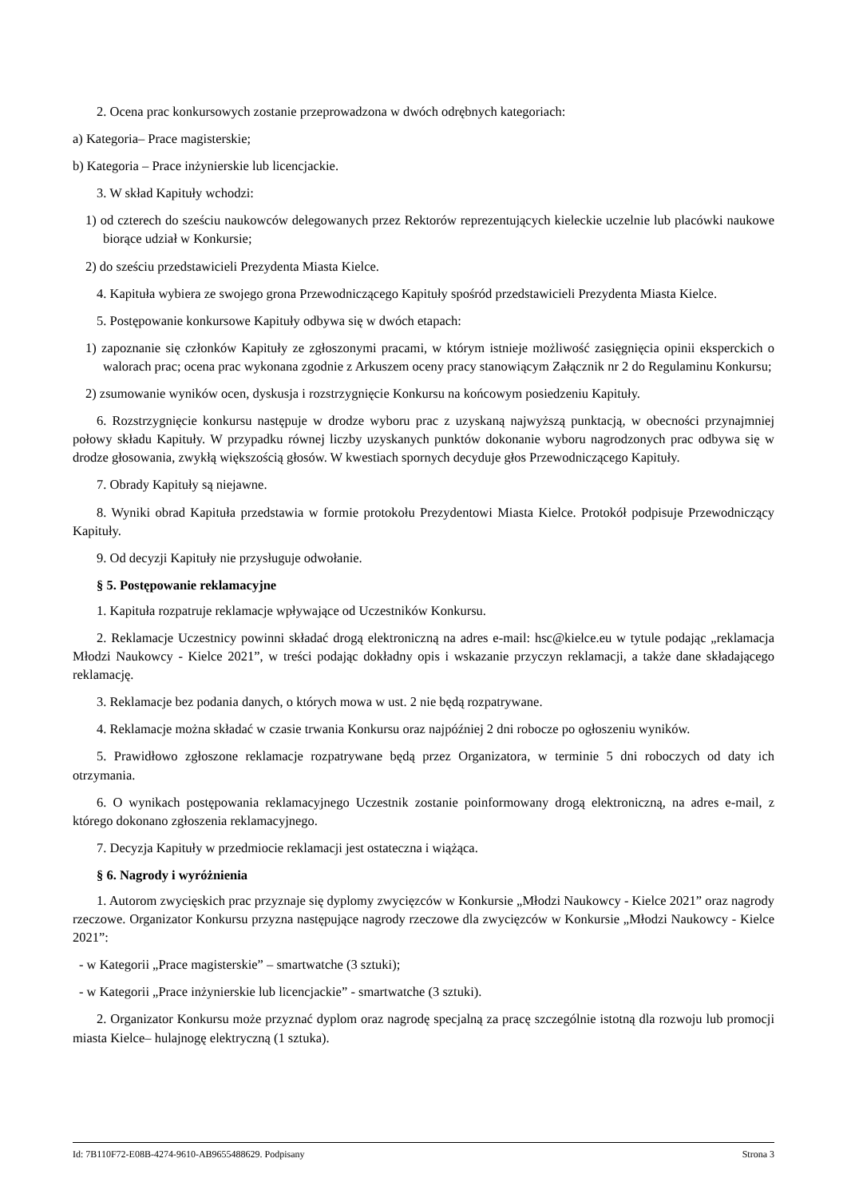2. Ocena prac konkursowych zostanie przeprowadzona w dwóch odrębnych kategoriach:
a) Kategoria– Prace magisterskie;
b) Kategoria – Prace inżynierskie lub licencjackie.
3. W skład Kapituły wchodzi:
1) od czterech do sześciu naukowców delegowanych przez Rektorów reprezentujących kieleckie uczelnie lub placówki naukowe biorące udział w Konkursie;
2) do sześciu przedstawicieli Prezydenta Miasta Kielce.
4. Kapituła wybiera ze swojego grona Przewodniczącego Kapituły spośród przedstawicieli Prezydenta Miasta Kielce.
5. Postępowanie konkursowe Kapituły odbywa się w dwóch etapach:
1) zapoznanie się członków Kapituły ze zgłoszonymi pracami, w którym istnieje możliwość zasięgnięcia opinii eksperckich o walorach prac; ocena prac wykonana zgodnie z Arkuszem oceny pracy stanowiącym Załącznik nr 2 do Regulaminu Konkursu;
2) zsumowanie wyników ocen, dyskusja i rozstrzygnięcie Konkursu na końcowym posiedzeniu Kapituły.
6. Rozstrzygnięcie konkursu następuje w drodze wyboru prac z uzyskaną najwyższą punktacją, w obecności przynajmniej połowy składu Kapituły. W przypadku równej liczby uzyskanych punktów dokonanie wyboru nagrodzonych prac odbywa się w drodze głosowania, zwykłą większością głosów. W kwestiach spornych decyduje głos Przewodniczącego Kapituły.
7. Obrady Kapituły są niejawne.
8. Wyniki obrad Kapituła przedstawia w formie protokołu Prezydentowi Miasta Kielce. Protokół podpisuje Przewodniczący Kapituły.
9. Od decyzji Kapituły nie przysługuje odwołanie.
§ 5. Postępowanie reklamacyjne
1. Kapituła rozpatruje reklamacje wpływające od Uczestników Konkursu.
2. Reklamacje Uczestnicy powinni składać drogą elektroniczną na adres e-mail: hsc@kielce.eu w tytule podając „reklamacja Młodzi Naukowcy - Kielce 2021”, w treści podając dokładny opis i wskazanie przyczyn reklamacji, a także dane składającego reklamację.
3. Reklamacje bez podania danych, o których mowa w ust. 2 nie będą rozpatrywane.
4. Reklamacje można składać w czasie trwania Konkursu oraz najpóźniej 2 dni robocze po ogłoszeniu wyników.
5. Prawidłowo zgłoszone reklamacje rozpatrywane będą przez Organizatora, w terminie 5 dni roboczych od daty ich otrzymania.
6. O wynikach postępowania reklamacyjnego Uczestnik zostanie poinformowany drogą elektroniczną, na adres e-mail, z którego dokonano zgłoszenia reklamacyjnego.
7. Decyzja Kapituły w przedmiocie reklamacji jest ostateczna i wiążąca.
§ 6. Nagrody i wyróżnienia
1. Autorom zwycięskich prac przyznaje się dyplomy zwycięzców w Konkursie „Młodzi Naukowcy - Kielce 2021” oraz nagrody rzeczowe. Organizator Konkursu przyzna następujące nagrody rzeczowe dla zwycięzców w Konkursie „Młodzi Naukowcy - Kielce 2021”:
- w Kategorii „Prace magisterskie” – smartwatche (3 sztuki);
- w Kategorii „Prace inżynierskie lub licencjackie” - smartwatche (3 sztuki).
2. Organizator Konkursu może przyznać dyplom oraz nagrodę specjalną za pracę szczególnie istotną dla rozwoju lub promocji miasta Kielce– hulajnogę elektryczną (1 sztuka).
Id: 7B110F72-E08B-4274-9610-AB9655488629. Podpisany Strona 3